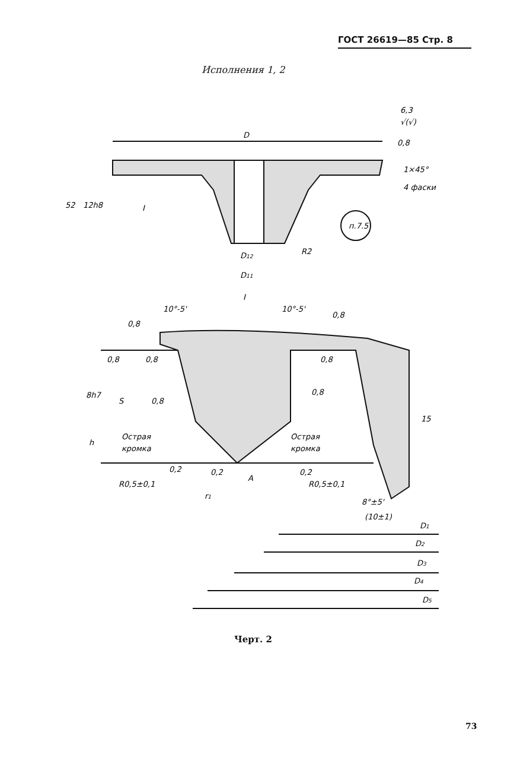ГОСТ 26619—85 Стр. 8
Исполнения 1, 2
D
0,8
1×45°
4 фаски
52
12h8
I
п.7.5
R2
D12
D11
I
10°-5'
10°-5'
0,8
0,8
0,8
0,8
0,8
0,8
0,8
8h7
S
h
15
Острая
кромка
Острая
кромка
0,2
0,2
0,2
R0,5±0,1
R0,5±0,1
A
r1
8°±5'
(10±1)
D1
D2
D3
D4
D5
6,3
√(√)
Черт. 2
73